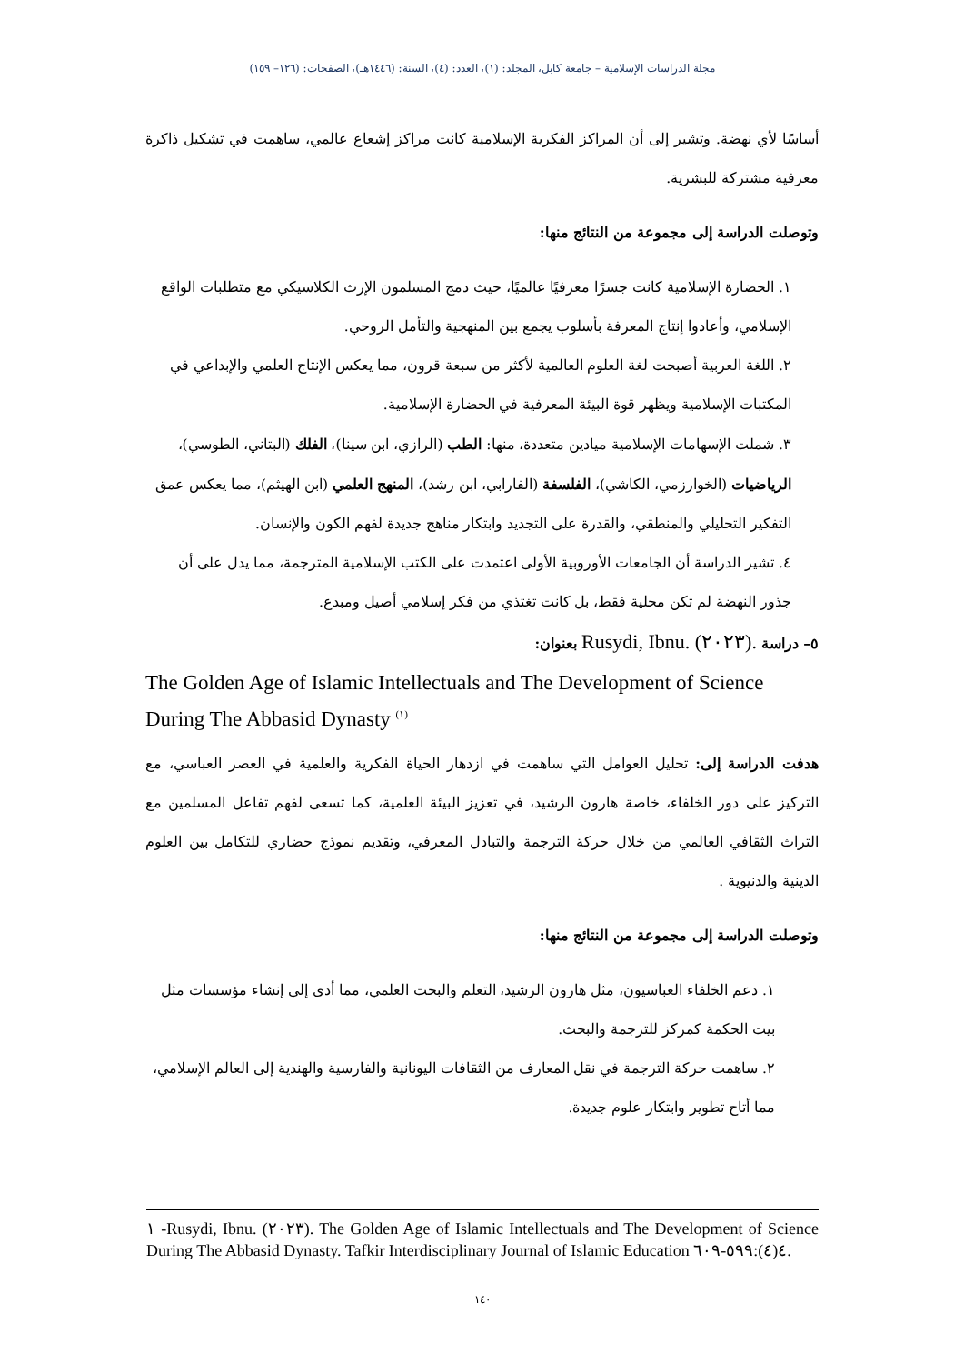مجلة الدراسات الإسلامية – جامعة كابل، المجلد: (١)، العدد: (٤)، السنة: (١٤٤٦هـ)، الصفحات: (١٢٦– ١٥٩)
أساسًا لأي نهضة. وتشير إلى أن المراكز الفكرية الإسلامية كانت مراكز إشعاع عالمي، ساهمت في تشكيل ذاكرة معرفية مشتركة للبشرية.
وتوصلت الدراسة إلى مجموعة من النتائج منها:
١. الحضارة الإسلامية كانت جسرًا معرفيًا عالميًا، حيث دمج المسلمون الإرث الكلاسيكي مع متطلبات الواقع الإسلامي، وأعادوا إنتاج المعرفة بأسلوب يجمع بين المنهجية والتأمل الروحي.
٢. اللغة العربية أصبحت لغة العلوم العالمية لأكثر من سبعة قرون، مما يعكس الإنتاج العلمي والإبداعي في المكتبات الإسلامية ويظهر قوة البيئة المعرفية في الحضارة الإسلامية.
٣. شملت الإسهامات الإسلامية ميادين متعددة، منها: الطب (الرازي، ابن سينا)، الفلك (البتاني، الطوسي)، الرياضيات (الخوارزمي، الكاشي)، الفلسفة (الفارابي، ابن رشد)، المنهج العلمي (ابن الهيثم)، مما يعكس عمق التفكير التحليلي والمنطقي، والقدرة على التجديد وابتكار مناهج جديدة لفهم الكون والإنسان.
٤. تشير الدراسة أن الجامعات الأوروبية الأولى اعتمدت على الكتب الإسلامية المترجمة، مما يدل على أن جذور النهضة لم تكن محلية فقط، بل كانت تغتذي من فكر إسلامي أصيل ومبدع.
٥– دراسة Rusydi, Ibnu. (٢٠٢٣). بعنوان:
The Golden Age of Islamic Intellectuals and The Development of Science During The Abbasid Dynasty <sup>(١)</sup>
هدفت الدراسة إلى: تحليل العوامل التي ساهمت في ازدهار الحياة الفكرية والعلمية في العصر العباسي، مع التركيز على دور الخلفاء، خاصة هارون الرشيد، في تعزيز البيئة العلمية، كما تسعى لفهم تفاعل المسلمين مع التراث الثقافي العالمي من خلال حركة الترجمة والتبادل المعرفي، وتقديم نموذج حضاري للتكامل بين العلوم الدينية والدنيوية .
وتوصلت الدراسة إلى مجموعة من النتائج منها:
١. دعم الخلفاء العباسيون، مثل هارون الرشيد، التعلم والبحث العلمي، مما أدى إلى إنشاء مؤسسات مثل بيت الحكمة كمركز للترجمة والبحث.
٢. ساهمت حركة الترجمة في نقل المعارف من الثقافات اليونانية والفارسية والهندية إلى العالم الإسلامي، مما أتاح تطوير وابتكار علوم جديدة.
١ -Rusydi, Ibnu. (٢٠٢٣). The Golden Age of Islamic Intellectuals and The Development of Science During The Abbasid Dynasty. Tafkir Interdisciplinary Journal of Islamic Education ٤(٤):٥٩٩-٦٠٩.
١٤٠